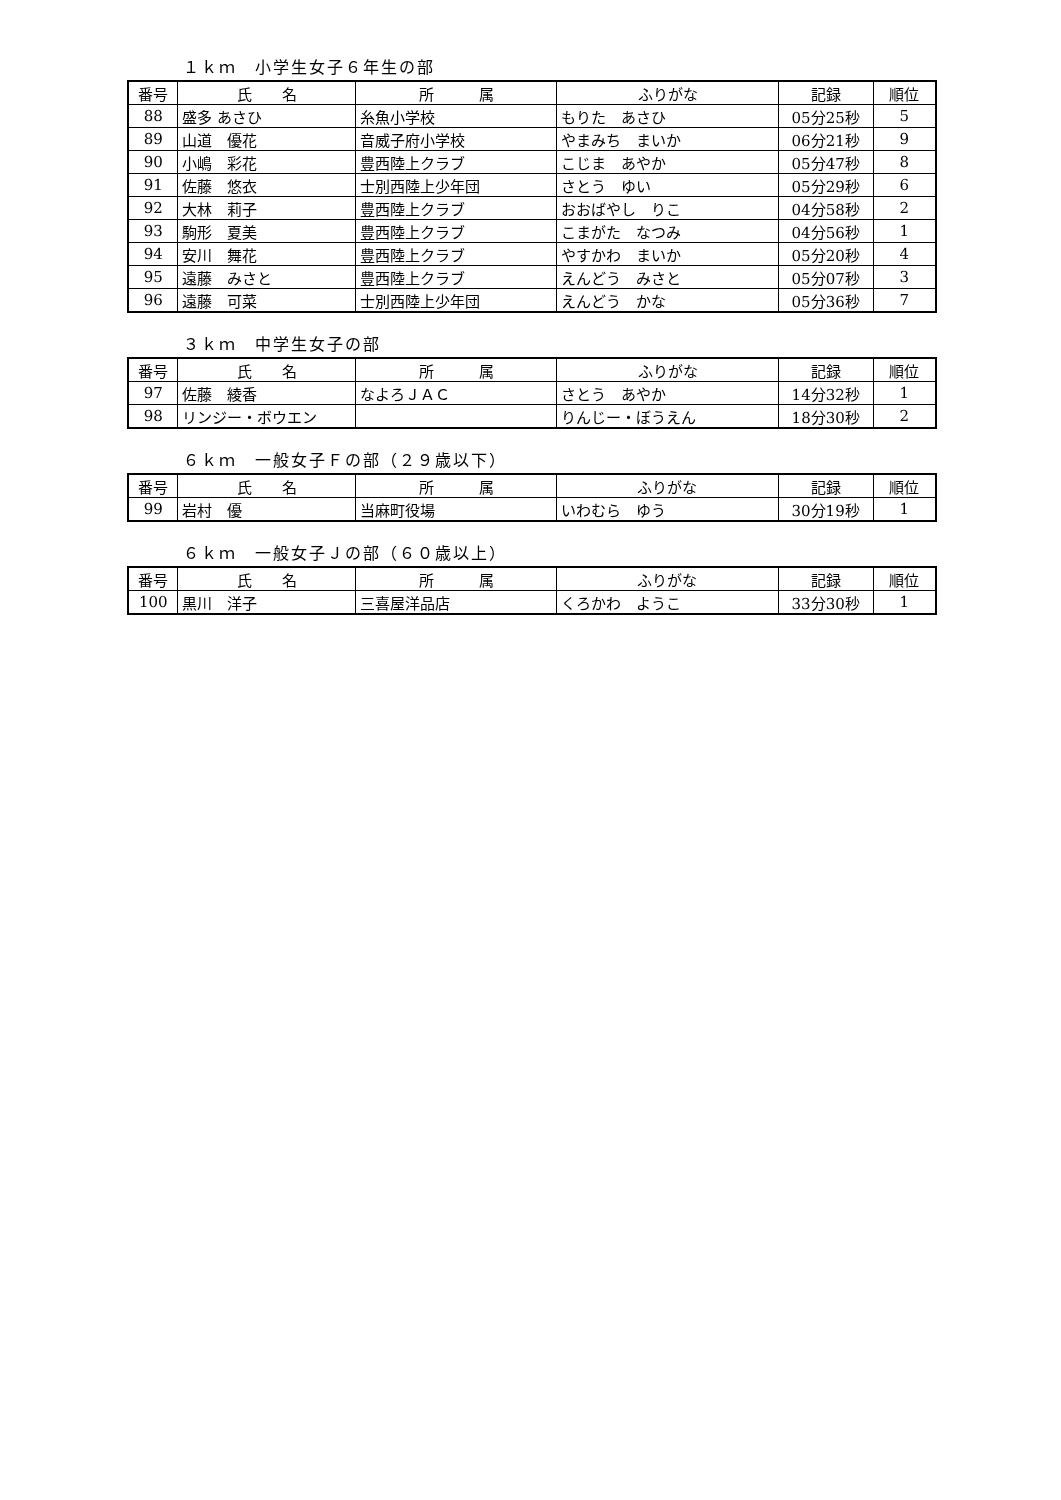１ｋｍ　小学生女子６年生の部
| 番号 | 氏 名 | 所 属 | ふりがな | 記録 | 順位 |
| --- | --- | --- | --- | --- | --- |
| 88 | 盛多 あさひ | 糸魚小学校 | もりた あさひ | 05分25秒 | 5 |
| 89 | 山道 優花 | 音威子府小学校 | やまみち まいか | 06分21秒 | 9 |
| 90 | 小嶋 彩花 | 豊西陸上クラブ | こじま あやか | 05分47秒 | 8 |
| 91 | 佐藤 悠衣 | 士別西陸上少年団 | さとう ゆい | 05分29秒 | 6 |
| 92 | 大林 莉子 | 豊西陸上クラブ | おおばやし りこ | 04分58秒 | 2 |
| 93 | 駒形 夏美 | 豊西陸上クラブ | こまがた なつみ | 04分56秒 | 1 |
| 94 | 安川 舞花 | 豊西陸上クラブ | やすかわ まいか | 05分20秒 | 4 |
| 95 | 遠藤 みさと | 豊西陸上クラブ | えんどう みさと | 05分07秒 | 3 |
| 96 | 遠藤 可菜 | 士別西陸上少年団 | えんどう かな | 05分36秒 | 7 |
３ｋｍ　中学生女子の部
| 番号 | 氏 名 | 所 属 | ふりがな | 記録 | 順位 |
| --- | --- | --- | --- | --- | --- |
| 97 | 佐藤 綾香 | なよろＪＡＣ | さとう あやか | 14分32秒 | 1 |
| 98 | リンジー・ボウエン | | りんじー・ぼうえん | 18分30秒 | 2 |
６ｋｍ　一般女子Ｆの部（２９歳以下）
| 番号 | 氏 名 | 所 属 | ふりがな | 記録 | 順位 |
| --- | --- | --- | --- | --- | --- |
| 99 | 岩村 優 | 当麻町役場 | いわむら ゆう | 30分19秒 | 1 |
６ｋｍ　一般女子Ｊの部（６０歳以上）
| 番号 | 氏 名 | 所 属 | ふりがな | 記録 | 順位 |
| --- | --- | --- | --- | --- | --- |
| 100 | 黒川 洋子 | 三喜屋洋品店 | くろかわ ようこ | 33分30秒 | 1 |